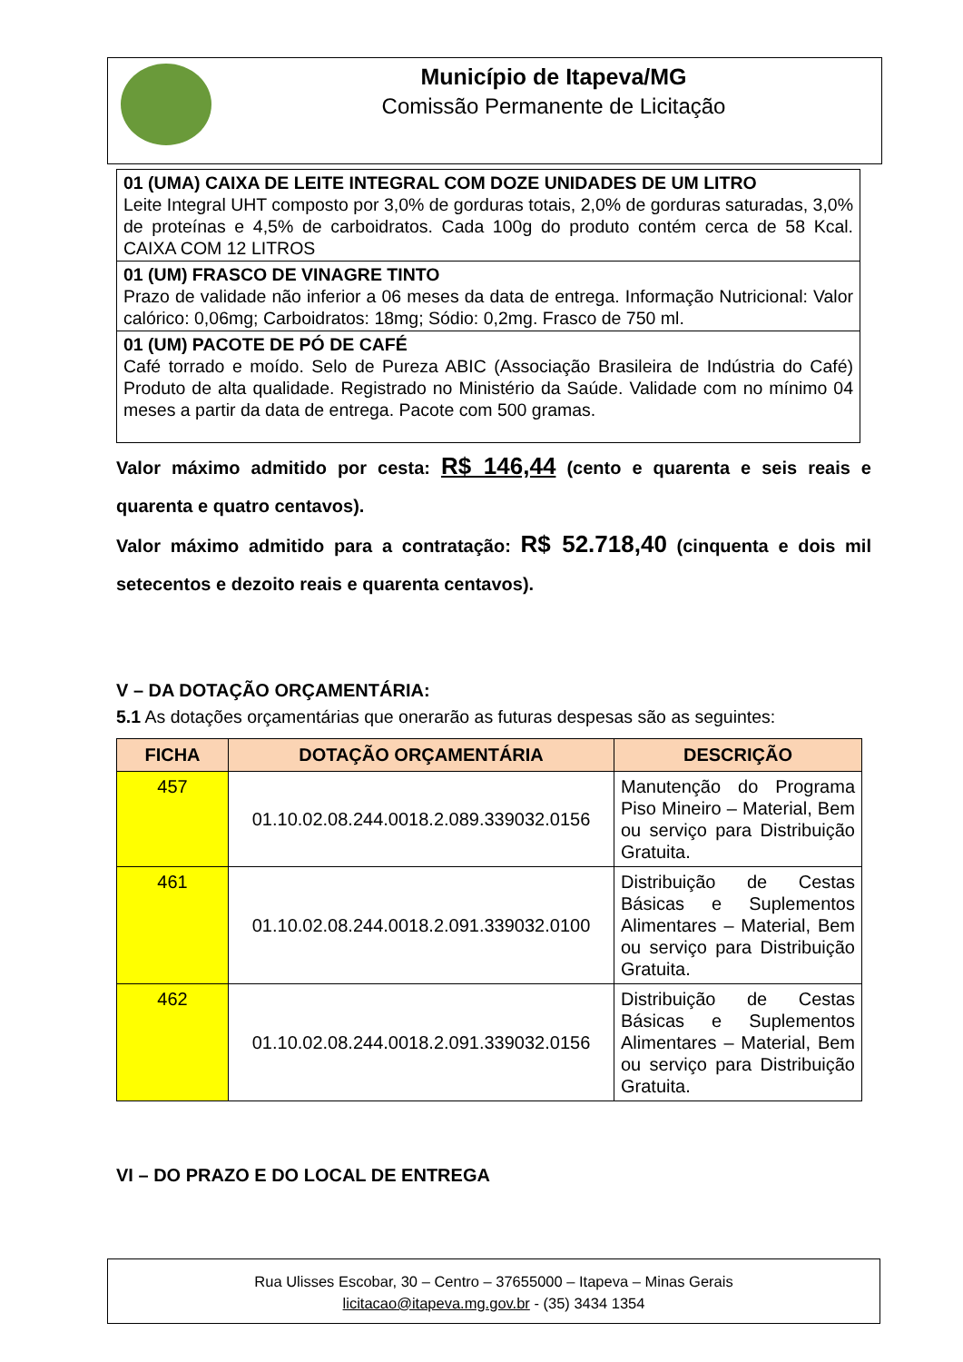Município de Itapeva/MG
Comissão Permanente de Licitação
| 01 (UMA) CAIXA DE LEITE INTEGRAL COM DOZE UNIDADES DE UM LITRO Leite Integral UHT composto por 3,0% de gorduras totais, 2,0% de gorduras saturadas, 3,0% de proteínas e 4,5% de carboidratos. Cada 100g do produto contém cerca de 58 Kcal. CAIXA COM 12 LITROS |
| 01 (UM) FRASCO DE VINAGRE TINTO Prazo de validade não inferior a 06 meses da data de entrega. Informação Nutricional: Valor calórico: 0,06mg; Carboidratos: 18mg; Sódio: 0,2mg. Frasco de 750 ml. |
| 01 (UM) PACOTE DE PÓ DE CAFÉ Café torrado e moído. Selo de Pureza ABIC (Associação Brasileira de Indústria do Café) Produto de alta qualidade. Registrado no Ministério da Saúde. Validade com no mínimo 04 meses a partir da data de entrega. Pacote com 500 gramas. |
Valor máximo admitido por cesta: R$ 146,44 (cento e quarenta e seis reais e quarenta e quatro centavos).
Valor máximo admitido para a contratação: R$ 52.718,40 (cinquenta e dois mil setecentos e dezoito reais e quarenta centavos).
V – DA DOTAÇÃO ORÇAMENTÁRIA:
5.1 As dotações orçamentárias que onerarão as futuras despesas são as seguintes:
| FICHA | DOTAÇÃO ORÇAMENTÁRIA | DESCRIÇÃO |
| --- | --- | --- |
| 457 | 01.10.02.08.244.0018.2.089.339032.0156 | Manutenção do Programa Piso Mineiro – Material, Bem ou serviço para Distribuição Gratuita. |
| 461 | 01.10.02.08.244.0018.2.091.339032.0100 | Distribuição de Cestas Básicas e Suplementos Alimentares – Material, Bem ou serviço para Distribuição Gratuita. |
| 462 | 01.10.02.08.244.0018.2.091.339032.0156 | Distribuição de Cestas Básicas e Suplementos Alimentares – Material, Bem ou serviço para Distribuição Gratuita. |
VI – DO PRAZO E DO LOCAL DE ENTREGA
Rua Ulisses Escobar, 30 – Centro – 37655000 – Itapeva – Minas Gerais
licitacao@itapeva.mg.gov.br - (35) 3434 1354